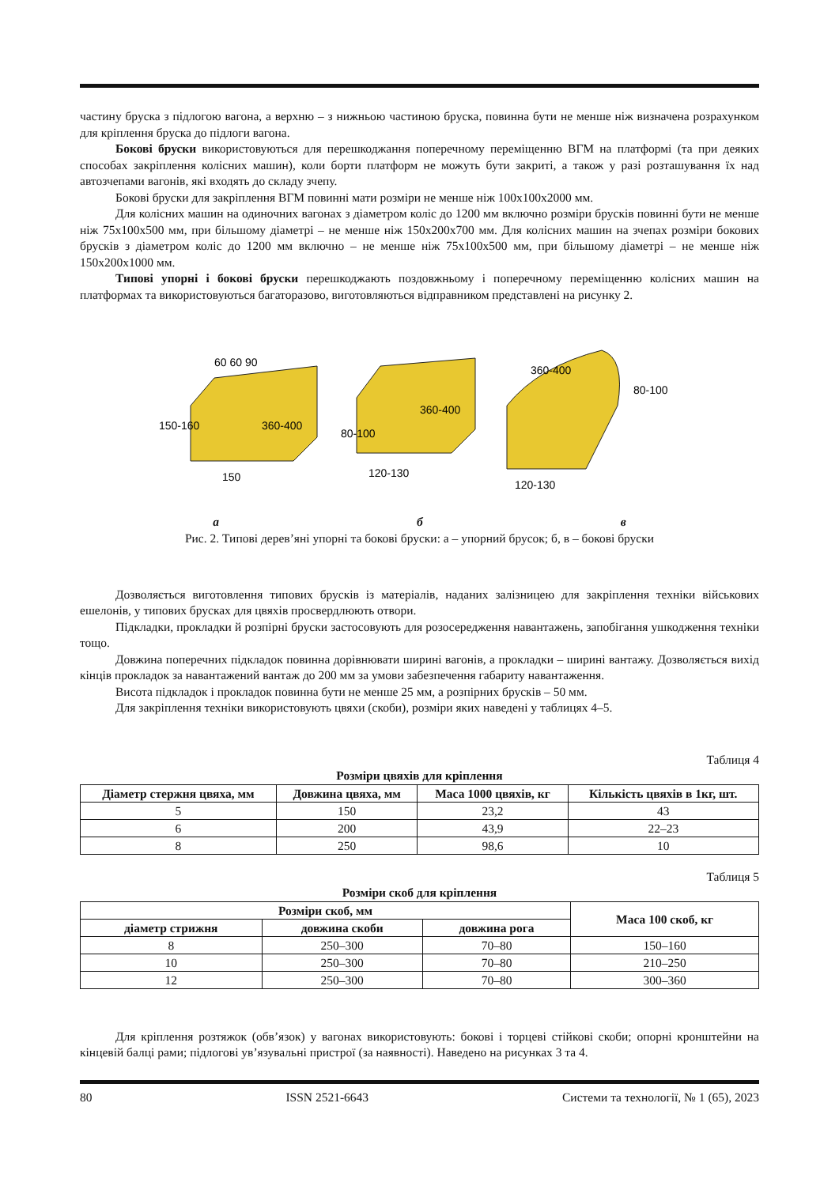частину бруска з підлогою вагона, а верхню – з нижньою частиною бруска, повинна бути не менше ніж визначена розрахунком для кріплення бруска до підлоги вагона.
Бокові бруски використовуються для перешкоджання поперечному переміщенню ВГМ на платформі (та при деяких способах закріплення колісних машин), коли борти платформ не можуть бути закриті, а також у разі розташування їх над автозчепами вагонів, які входять до складу зчепу.
Бокові бруски для закріплення ВГМ повинні мати розміри не менше ніж 100х100х2000 мм.
Для колісних машин на одиночних вагонах з діаметром коліс до 1200 мм включно розміри брусків повинні бути не менше ніж 75х100х500 мм, при більшому діаметрі – не менше ніж 150х200х700 мм. Для колісних машин на зчепах розміри бокових брусків з діаметром коліс до 1200 мм включно – не менше ніж 75х100х500 мм, при більшому діаметрі – не менше ніж 150х200х1000 мм.
Типові упорні і бокові бруски перешкоджають поздовжньому і поперечному переміщенню колісних машин на платформах та використовуються багаторазово, виготовляються відправником представлені на рисунку 2.
150-160
150
360-400
60 60 90
80-100
120-130
360-400
360-400
80-100
120-130
а б в
Рис. 2. Типові дерев’яні упорні та бокові бруски: а – упорний брусок; б, в – бокові бруски
Дозволяється виготовлення типових брусків із матеріалів, наданих залізницею для закріплення техніки військових ешелонів, у типових брусках для цвяхів просвердлюють отвори.
Підкладки, прокладки й розпірні бруски застосовують для розосередження навантажень, запобігання ушкодження техніки тощо.
Довжина поперечних підкладок повинна дорівнювати ширині вагонів, а прокладки – ширині вантажу. Дозволяється вихід кінців прокладок за навантажений вантаж до 200 мм за умови забезпечення габариту навантаження.
Висота підкладок і прокладок повинна бути не менше 25 мм, а розпірних брусків – 50 мм.
Для закріплення техніки використовують цвяхи (скоби), розміри яких наведені у таблицях 4–5.
Таблиця 4
Розміри цвяхів для кріплення
| Діаметр стержня цвяха, мм | Довжина цвяха, мм | Маса 1000 цвяхів, кг | Кількість цвяхів в 1кг, шт. |
| --- | --- | --- | --- |
| 5 | 150 | 23,2 | 43 |
| 6 | 200 | 43,9 | 22–23 |
| 8 | 250 | 98,6 | 10 |
Таблиця 5
Розміри скоб для кріплення
| Розміри скоб, мм | | | Маса 100 скоб, кг |
| --- | --- | --- | --- |
| діаметр стрижня | довжина скоби | довжина рога | |
| 8 | 250–300 | 70–80 | 150–160 |
| 10 | 250–300 | 70–80 | 210–250 |
| 12 | 250–300 | 70–80 | 300–360 |
Для кріплення розтяжок (обв’язок) у вагонах використовують: бокові і торцеві стійкові скоби; опорні кронштейни на кінцевій балці рами; підлогові ув’язувальні пристрої (за наявності). Наведено на рисунках 3 та 4.
80 ISSN 2521-6643 Системи та технології, № 1 (65), 2023